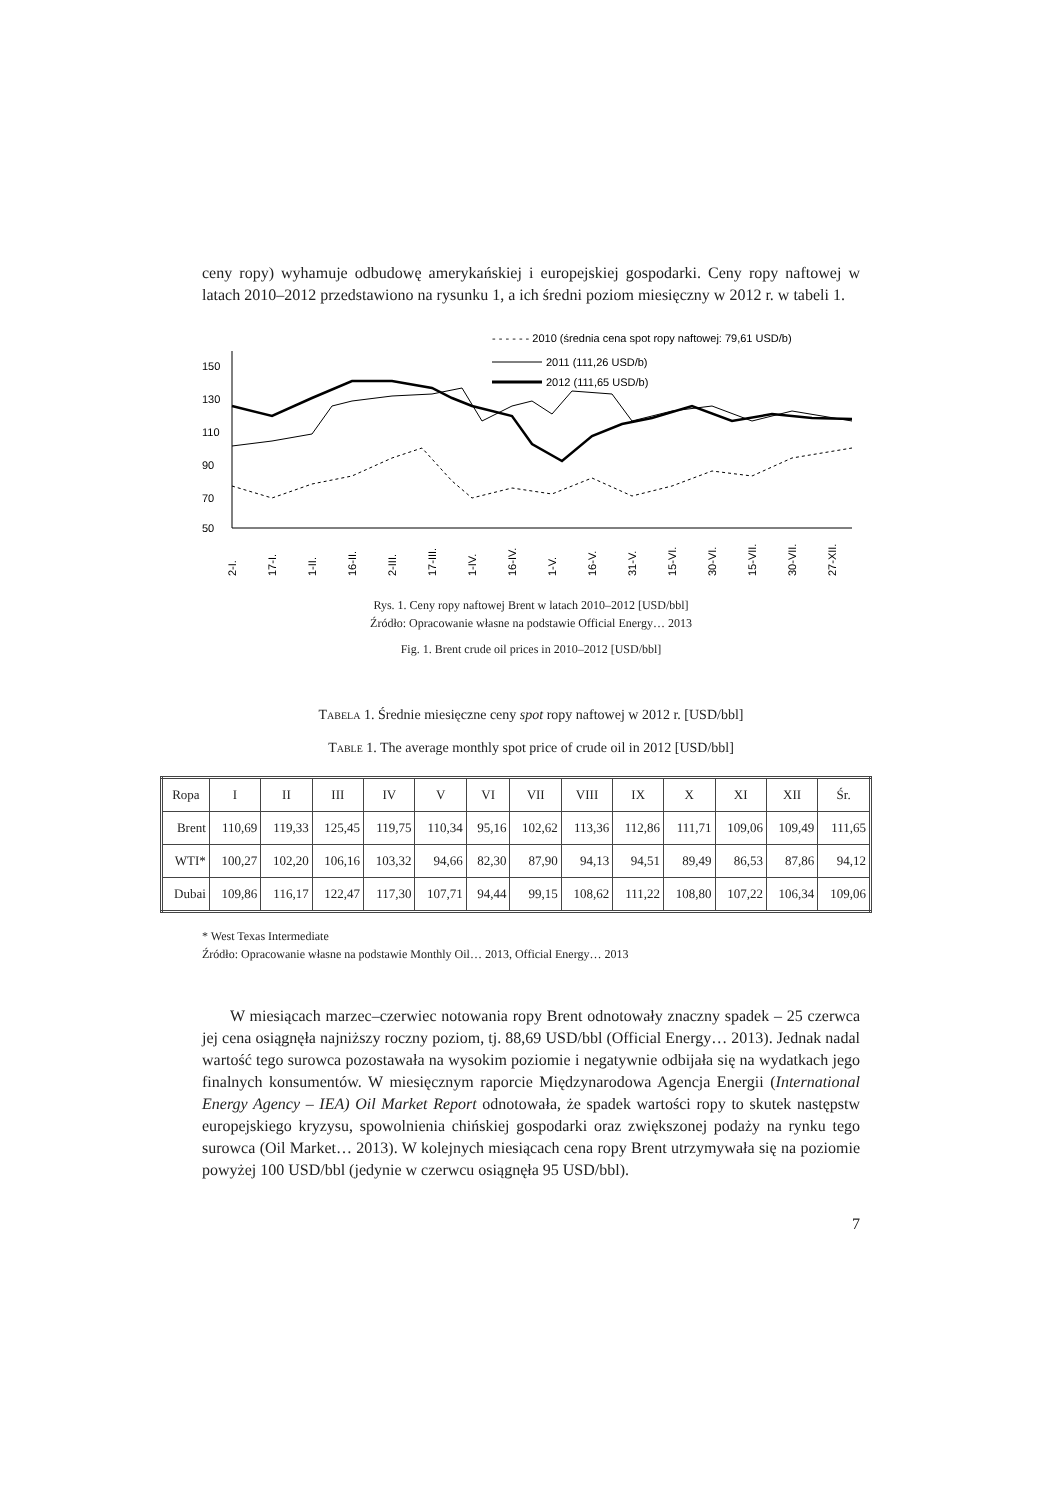ceny ropy) wyhamuje odbudowę amerykańskiej i europejskiej gospodarki. Ceny ropy naftowej w latach 2010–2012 przedstawiono na rysunku 1, a ich średni poziom miesięczny w 2012 r. w tabeli 1.
- - - - - - 2010 (średnia cena spot ropy naftowej: 79,61 USD/b)
2011 (111,26 USD/b)
2012 (111,65 USD/b)
150
130
110
90
70
50
2-I.
17-I.
1-II.
16-II.
2-III.
17-III.
1-IV.
16-IV.
1-V.
16-V.
31-V.
15-VI.
30-VI.
15-VII.
30-VII.
27-XII.
Rys. 1. Ceny ropy naftowej Brent w latach 2010–2012 [USD/bbl]
Źródło: Opracowanie własne na podstawie Official Energy… 2013
Fig. 1. Brent crude oil prices in 2010–2012 [USD/bbl]
TABELA 1. Średnie miesięczne ceny spot ropy naftowej w 2012 r. [USD/bbl]
TABLE 1. The average monthly spot price of crude oil in 2012 [USD/bbl]
| Ropa | I | II | III | IV | V | VI | VII | VIII | IX | X | XI | XII | Śr. |
| --- | --- | --- | --- | --- | --- | --- | --- | --- | --- | --- | --- | --- | --- |
| Brent | 110,69 | 119,33 | 125,45 | 119,75 | 110,34 | 95,16 | 102,62 | 113,36 | 112,86 | 111,71 | 109,06 | 109,49 | 111,65 |
| WTI* | 100,27 | 102,20 | 106,16 | 103,32 | 94,66 | 82,30 | 87,90 | 94,13 | 94,51 | 89,49 | 86,53 | 87,86 | 94,12 |
| Dubai | 109,86 | 116,17 | 122,47 | 117,30 | 107,71 | 94,44 | 99,15 | 108,62 | 111,22 | 108,80 | 107,22 | 106,34 | 109,06 |
* West Texas Intermediate
Źródło: Opracowanie własne na podstawie Monthly Oil… 2013, Official Energy… 2013
W miesiącach marzec–czerwiec notowania ropy Brent odnotowały znaczny spadek – 25 czerwca jej cena osiągnęła najniższy roczny poziom, tj. 88,69 USD/bbl (Official Energy… 2013). Jednak nadal wartość tego surowca pozostawała na wysokim poziomie i negatywnie odbijała się na wydatkach jego finalnych konsumentów. W miesięcznym raporcie Międzynarodowa Agencja Energii (International Energy Agency – IEA) Oil Market Report odnotowała, że spadek wartości ropy to skutek następstw europejskiego kryzysu, spowolnienia chińskiej gospodarki oraz zwiększonej podaży na rynku tego surowca (Oil Market… 2013). W kolejnych miesiącach cena ropy Brent utrzymywała się na poziomie powyżej 100 USD/bbl (jedynie w czerwcu osiągnęła 95 USD/bbl).
7